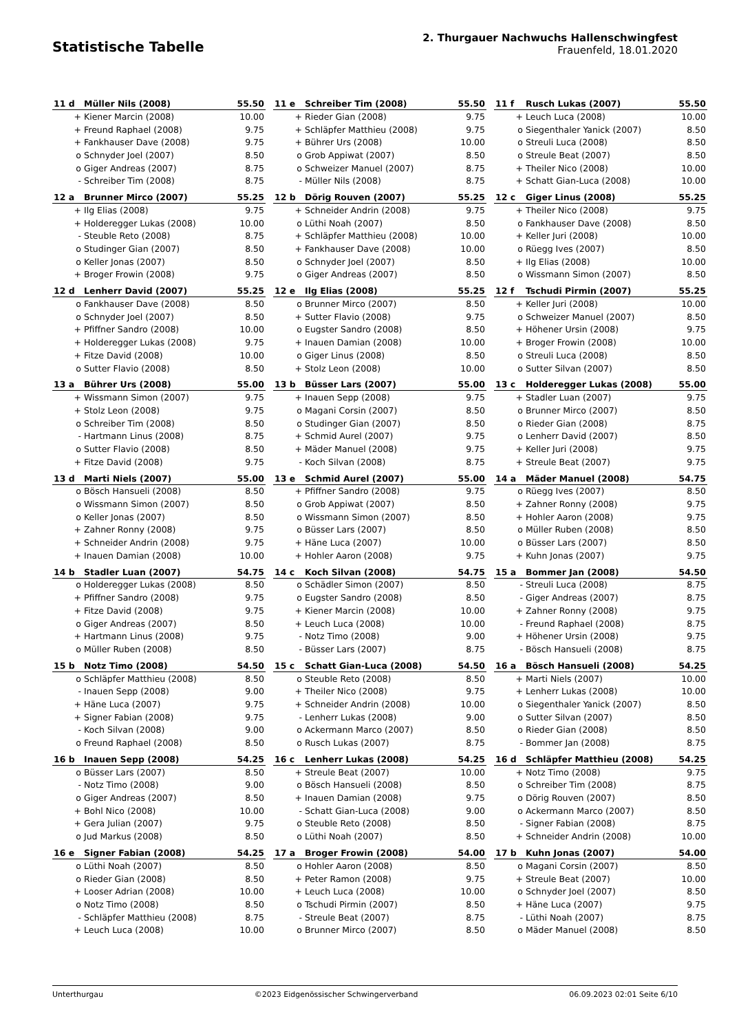Statistische Tabelle
2. Thurgauer Nachwuchs Hallenschwingfest
Frauenfeld, 18.01.2020
| 11 d | Müller Nils (2008) | 55.50 |
| --- | --- | --- |
| + | Kiener Marcin (2008) | 10.00 |
| + | Freund Raphael (2008) | 9.75 |
| + | Fankhauser Dave (2008) | 9.75 |
| o | Schnyder Joel (2007) | 8.50 |
| o | Giger Andreas (2007) | 8.75 |
| - | Schreiber Tim (2008) | 8.75 |
| 11 e | Schreiber Tim (2008) | 55.50 |
| --- | --- | --- |
| + | Rieder Gian (2008) | 9.75 |
| + | Schläpfer Matthieu (2008) | 9.75 |
| + | Bührer Urs (2008) | 10.00 |
| o | Grob Appiwat (2007) | 8.50 |
| o | Schweizer Manuel (2007) | 8.75 |
| - | Müller Nils (2008) | 8.75 |
| 11 f | Rusch Lukas (2007) | 55.50 |
| --- | --- | --- |
| + | Leuch Luca (2008) | 10.00 |
| o | Siegenthaler Yanick (2007) | 8.50 |
| o | Streuli Luca (2008) | 8.50 |
| o | Streule Beat (2007) | 8.50 |
| + | Theiler Nico (2008) | 10.00 |
| + | Schatt Gian-Luca (2008) | 10.00 |
| 12 a | Brunner Mirco (2007) | 55.25 |
| --- | --- | --- |
| + | Ilg Elias (2008) | 9.75 |
| + | Holderegger Lukas (2008) | 10.00 |
| - | Steuble Reto (2008) | 8.75 |
| o | Studinger Gian (2007) | 8.50 |
| o | Keller Jonas (2007) | 8.50 |
| + | Broger Frowin (2008) | 9.75 |
| 12 b | Dörig Rouven (2007) | 55.25 |
| --- | --- | --- |
| + | Schneider Andrin (2008) | 9.75 |
| o | Lüthi Noah (2007) | 8.50 |
| + | Schläpfer Matthieu (2008) | 10.00 |
| + | Fankhauser Dave (2008) | 10.00 |
| o | Schnyder Joel (2007) | 8.50 |
| o | Giger Andreas (2007) | 8.50 |
| 12 c | Giger Linus (2008) | 55.25 |
| --- | --- | --- |
| + | Theiler Nico (2008) | 9.75 |
| o | Fankhauser Dave (2008) | 8.50 |
| + | Keller Juri (2008) | 10.00 |
| o | Rüegg Ives (2007) | 8.50 |
| + | Ilg Elias (2008) | 10.00 |
| o | Wissmann Simon (2007) | 8.50 |
| 12 d | Lenherr David (2007) | 55.25 |
| --- | --- | --- |
| o | Fankhauser Dave (2008) | 8.50 |
| o | Schnyder Joel (2007) | 8.50 |
| + | Pfiffner Sandro (2008) | 10.00 |
| + | Holderegger Lukas (2008) | 9.75 |
| + | Fitze David (2008) | 10.00 |
| o | Sutter Flavio (2008) | 8.50 |
| 12 e | Ilg Elias (2008) | 55.25 |
| --- | --- | --- |
| o | Brunner Mirco (2007) | 8.50 |
| + | Sutter Flavio (2008) | 9.75 |
| o | Eugster Sandro (2008) | 8.50 |
| + | Inauen Damian (2008) | 10.00 |
| o | Giger Linus (2008) | 8.50 |
| + | Stolz Leon (2008) | 10.00 |
| 12 f | Tschudi Pirmin (2007) | 55.25 |
| --- | --- | --- |
| + | Keller Juri (2008) | 10.00 |
| o | Schweizer Manuel (2007) | 8.50 |
| + | Höhener Ursin (2008) | 9.75 |
| + | Broger Frowin (2008) | 10.00 |
| o | Streuli Luca (2008) | 8.50 |
| o | Sutter Silvan (2007) | 8.50 |
| 13 a | Bührer Urs (2008) | 55.00 |
| --- | --- | --- |
| + | Wissmann Simon (2007) | 9.75 |
| + | Stolz Leon (2008) | 9.75 |
| o | Schreiber Tim (2008) | 8.50 |
| - | Hartmann Linus (2008) | 8.75 |
| o | Sutter Flavio (2008) | 8.50 |
| + | Fitze David (2008) | 9.75 |
| 13 b | Büsser Lars (2007) | 55.00 |
| --- | --- | --- |
| + | Inauen Sepp (2008) | 9.75 |
| o | Magani Corsin (2007) | 8.50 |
| o | Studinger Gian (2007) | 8.50 |
| + | Schmid Aurel (2007) | 9.75 |
| + | Mäder Manuel (2008) | 9.75 |
| - | Koch Silvan (2008) | 8.75 |
| 13 c | Holderegger Lukas (2008) | 55.00 |
| --- | --- | --- |
| + | Stadler Luan (2007) | 9.75 |
| o | Brunner Mirco (2007) | 8.50 |
| o | Rieder Gian (2008) | 8.75 |
| o | Lenherr David (2007) | 8.50 |
| + | Keller Juri (2008) | 9.75 |
| + | Streule Beat (2007) | 9.75 |
| 13 d | Marti Niels (2007) | 55.00 |
| --- | --- | --- |
| o | Bösch Hansueli (2008) | 8.50 |
| o | Wissmann Simon (2007) | 8.50 |
| o | Keller Jonas (2007) | 8.50 |
| + | Zahner Ronny (2008) | 9.75 |
| + | Schneider Andrin (2008) | 9.75 |
| + | Inauen Damian (2008) | 10.00 |
| 13 e | Schmid Aurel (2007) | 55.00 |
| --- | --- | --- |
| + | Pfiffner Sandro (2008) | 9.75 |
| o | Grob Appiwat (2007) | 8.50 |
| o | Wissmann Simon (2007) | 8.50 |
| o | Büsser Lars (2007) | 8.50 |
| + | Häne Luca (2007) | 10.00 |
| + | Hohler Aaron (2008) | 9.75 |
| 14 a | Mäder Manuel (2008) | 54.75 |
| --- | --- | --- |
| o | Rüegg Ives (2007) | 8.50 |
| + | Zahner Ronny (2008) | 9.75 |
| + | Hohler Aaron (2008) | 9.75 |
| o | Müller Ruben (2008) | 8.50 |
| o | Büsser Lars (2007) | 8.50 |
| + | Kuhn Jonas (2007) | 9.75 |
| 14 b | Stadler Luan (2007) | 54.75 |
| --- | --- | --- |
| o | Holderegger Lukas (2008) | 8.50 |
| + | Pfiffner Sandro (2008) | 9.75 |
| + | Fitze David (2008) | 9.75 |
| o | Giger Andreas (2007) | 8.50 |
| + | Hartmann Linus (2008) | 9.75 |
| o | Müller Ruben (2008) | 8.50 |
| 14 c | Koch Silvan (2008) | 54.75 |
| --- | --- | --- |
| o | Schädler Simon (2007) | 8.50 |
| o | Eugster Sandro (2008) | 8.50 |
| + | Kiener Marcin (2008) | 10.00 |
| + | Leuch Luca (2008) | 10.00 |
| - | Notz Timo (2008) | 9.00 |
| - | Büsser Lars (2007) | 8.75 |
| 15 a | Bommer Jan (2008) | 54.50 |
| --- | --- | --- |
| - | Streuli Luca (2008) | 8.75 |
| - | Giger Andreas (2007) | 8.75 |
| + | Zahner Ronny (2008) | 9.75 |
| - | Freund Raphael (2008) | 8.75 |
| + | Höhener Ursin (2008) | 9.75 |
| - | Bösch Hansueli (2008) | 8.75 |
| 15 b | Notz Timo (2008) | 54.50 |
| --- | --- | --- |
| o | Schläpfer Matthieu (2008) | 8.50 |
| - | Inauen Sepp (2008) | 9.00 |
| + | Häne Luca (2007) | 9.75 |
| + | Signer Fabian (2008) | 9.75 |
| - | Koch Silvan (2008) | 9.00 |
| o | Freund Raphael (2008) | 8.50 |
| 15 c | Schatt Gian-Luca (2008) | 54.50 |
| --- | --- | --- |
| o | Steuble Reto (2008) | 8.50 |
| + | Theiler Nico (2008) | 9.75 |
| + | Schneider Andrin (2008) | 10.00 |
| - | Lenherr Lukas (2008) | 9.00 |
| o | Ackermann Marco (2007) | 8.50 |
| o | Rusch Lukas (2007) | 8.75 |
| 16 a | Bösch Hansueli (2008) | 54.25 |
| --- | --- | --- |
| + | Marti Niels (2007) | 10.00 |
| + | Lenherr Lukas (2008) | 10.00 |
| o | Siegenthaler Yanick (2007) | 8.50 |
| o | Sutter Silvan (2007) | 8.50 |
| o | Rieder Gian (2008) | 8.50 |
| - | Bommer Jan (2008) | 8.75 |
| 16 b | Inauen Sepp (2008) | 54.25 |
| --- | --- | --- |
| o | Büsser Lars (2007) | 8.50 |
| - | Notz Timo (2008) | 9.00 |
| o | Giger Andreas (2007) | 8.50 |
| + | Bohl Nico (2008) | 10.00 |
| + | Gera Julian (2007) | 9.75 |
| o | Jud Markus (2008) | 8.50 |
| 16 c | Lenherr Lukas (2008) | 54.25 |
| --- | --- | --- |
| + | Streule Beat (2007) | 10.00 |
| o | Bösch Hansueli (2008) | 8.50 |
| + | Inauen Damian (2008) | 9.75 |
| - | Schatt Gian-Luca (2008) | 9.00 |
| o | Steuble Reto (2008) | 8.50 |
| o | Lüthi Noah (2007) | 8.50 |
| 16 d | Schläpfer Matthieu (2008) | 54.25 |
| --- | --- | --- |
| + | Notz Timo (2008) | 9.75 |
| o | Schreiber Tim (2008) | 8.75 |
| o | Dörig Rouven (2007) | 8.50 |
| o | Ackermann Marco (2007) | 8.50 |
| - | Signer Fabian (2008) | 8.75 |
| + | Schneider Andrin (2008) | 10.00 |
| 16 e | Signer Fabian (2008) | 54.25 |
| --- | --- | --- |
| o | Lüthi Noah (2007) | 8.50 |
| o | Rieder Gian (2008) | 8.50 |
| + | Looser Adrian (2008) | 10.00 |
| o | Notz Timo (2008) | 8.50 |
| - | Schläpfer Matthieu (2008) | 8.75 |
| + | Leuch Luca (2008) | 10.00 |
| 17 a | Broger Frowin (2008) | 54.00 |
| --- | --- | --- |
| o | Hohler Aaron (2008) | 8.50 |
| + | Peter Ramon (2008) | 9.75 |
| + | Leuch Luca (2008) | 10.00 |
| o | Tschudi Pirmin (2007) | 8.50 |
| - | Streule Beat (2007) | 8.75 |
| o | Brunner Mirco (2007) | 8.50 |
| 17 b | Kuhn Jonas (2007) | 54.00 |
| --- | --- | --- |
| o | Magani Corsin (2007) | 8.50 |
| + | Streule Beat (2007) | 10.00 |
| o | Schnyder Joel (2007) | 8.50 |
| + | Häne Luca (2007) | 9.75 |
| - | Lüthi Noah (2007) | 8.75 |
| o | Mäder Manuel (2008) | 8.50 |
Unterthurgau ©2023 Eidgenössischer Schwingerverband 06.09.2023 02:01 Seite 6/10